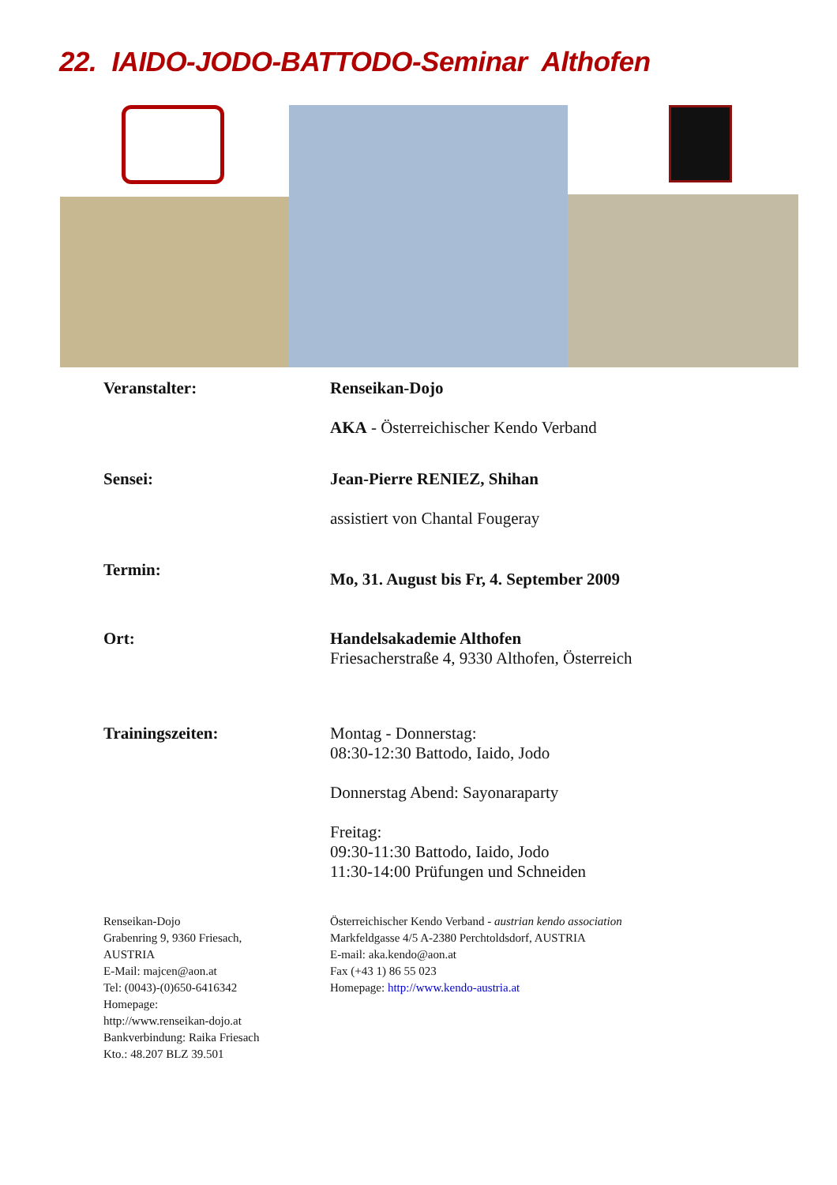22. IAIDO-JODO-BATTODO-Seminar Althofen
Veranstalter: Renseikan-Dojo
AKA - Österreichischer Kendo Verband
Sensei: Jean-Pierre RENIEZ, Shihan
assistiert von Chantal Fougeray
Termin:
Mo, 31. August bis Fr, 4. September 2009
Ort: Handelsakademie Althofen
Friesacherstraße 4, 9330 Althofen, Österreich
Trainingszeiten: Montag - Donnerstag:
08:30-12:30 Battodo, Iaido, Jodo
Donnerstag Abend: Sayonaraparty
Freitag:
09:30-11:30 Battodo, Iaido, Jodo
11:30-14:00 Prüfungen und Schneiden
Renseikan-Dojo
Grabenring 9, 9360 Friesach,
AUSTRIA
E-Mail: majcen@aon.at
Tel: (0043)-(0)650-6416342
Homepage:
http://www.renseikan-dojo.at
Bankverbindung: Raika Friesach
Kto.: 48.207 BLZ 39.501
Österreichischer Kendo Verband - austrian kendo association
Markfeldgasse 4/5 A-2380 Perchtoldsdorf, AUSTRIA
E-mail: aka.kendo@aon.at
Fax (+43 1) 86 55 023
Homepage: http://www.kendo-austria.at